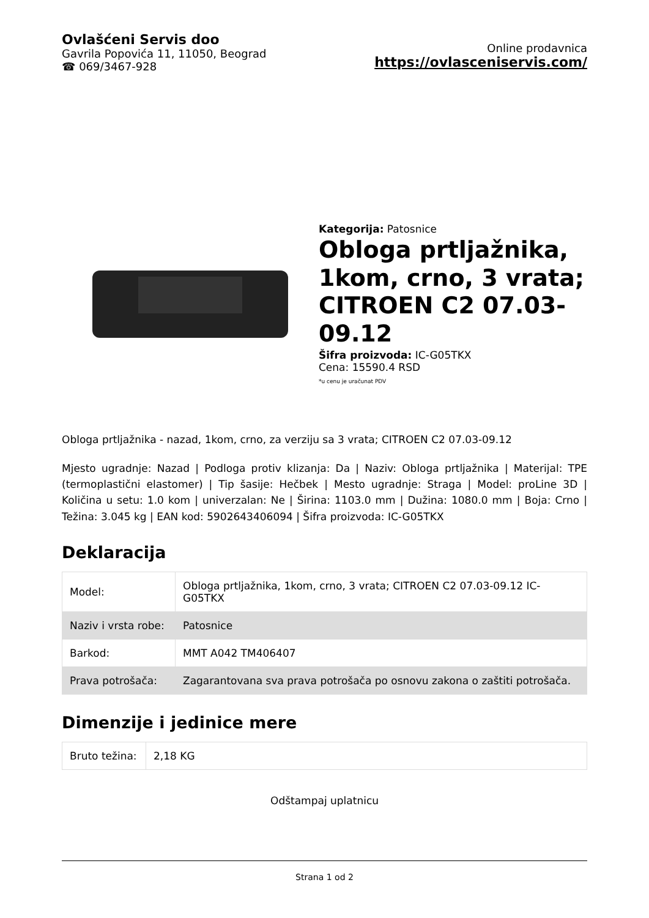Ovlašćeni Servis doo
Gavrila Popovića 11, 11050, Beograd
☎ 069/3467-928
Online prodavnica
https://ovlasceniservis.com/
Kategorija: Patosnice
Obloga prtljažnika, 1kom, crno, 3 vrata; CITROEN C2 07.03-09.12
Šifra proizvoda: IC-G05TKX
Cena: 15590.4 RSD
*u cenu je uračunat PDV
Obloga prtljažnika - nazad, 1kom, crno, za verziju sa 3 vrata; CITROEN C2 07.03-09.12
Mjesto ugradnje: Nazad | Podloga protiv klizanja: Da | Naziv: Obloga prtljažnika | Materijal: TPE (termoplastični elastomer) | Tip šasije: Hečbek | Mesto ugradnje: Straga | Model: proLine 3D | Količina u setu: 1.0 kom | univerzalan: Ne | Širina: 1103.0 mm | Dužina: 1080.0 mm | Boja: Crno | Težina: 3.045 kg | EAN kod: 5902643406094 | Šifra proizvoda: IC-G05TKX
Deklaracija
| Model: | Obloga prtljažnika, 1kom, crno, 3 vrata; CITROEN C2 07.03-09.12 IC-G05TKX |
| Naziv i vrsta robe: | Patosnice |
| Barkod: | MMT A042 TM406407 |
| Prava potrošača: | Zagarantovana sva prava potrošača po osnovu zakona o zaštiti potrošača. |
Dimenzije i jedinice mere
| Bruto težina: | 2,18 KG |
Odštampaj uplatnicu
Strana 1 od 2